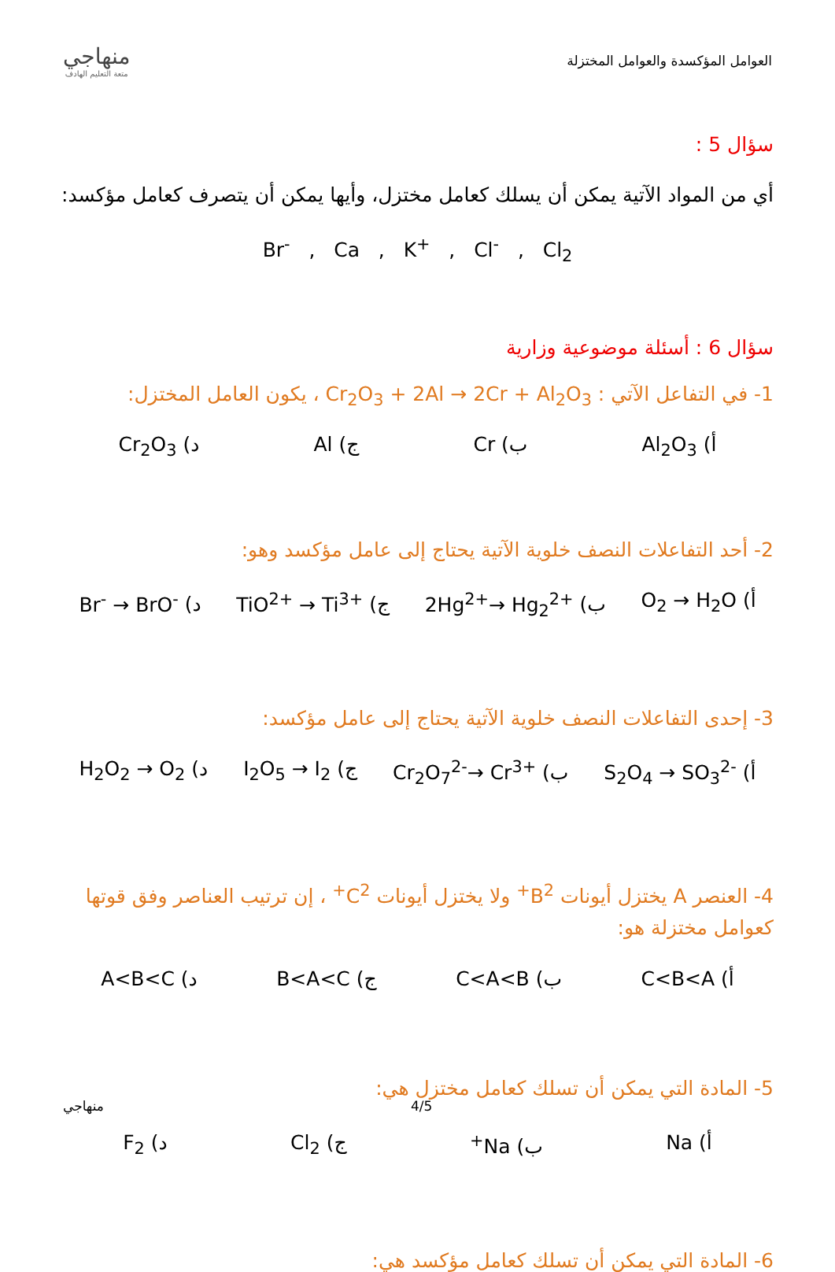العوامل المؤكسدة والعوامل المختزلة
منهاجي
متعة التعليم الهادف
سؤال 5 :
أي من المواد الآتية يمكن أن يسلك كعامل مختزل، وأيها يمكن أن يتصرف كعامل مؤكسد:
Br<sup>-</sup> , Ca , K<sup>+</sup> , Cl<sup>-</sup> , Cl<sub>2</sub>
سؤال 6 : أسئلة موضوعية وزارية
1- في التفاعل الآتي : Cr<sub>2</sub>O<sub>3</sub> + 2Al → 2Cr + Al<sub>2</sub>O<sub>3</sub> ، يكون العامل المختزل:
أ) Al<sub>2</sub>O<sub>3</sub> ب) Cr ج) Al د) Cr<sub>2</sub>O<sub>3</sub>
2- أحد التفاعلات النصف خلوية الآتية يحتاج إلى عامل مؤكسد وهو:
أ) O<sub>2</sub> → H<sub>2</sub>O ب) 2Hg<sup>2+</sup>→ Hg<sub>2</sub><sup>2+</sup> ج) TiO<sup>2+</sup> → Ti<sup>3+</sup> د) Br<sup>-</sup> → BrO<sup>-</sup>
3- إحدى التفاعلات النصف خلوية الآتية يحتاج إلى عامل مؤكسد:
أ) S<sub>2</sub>O<sub>4</sub> → SO<sub>3</sub><sup>2-</sup> ب) Cr<sub>2</sub>O<sub>7</sub><sup>2-</sup>→ Cr<sup>3+</sup> ج) I<sub>2</sub>O<sub>5</sub> → I<sub>2</sub> د) H<sub>2</sub>O<sub>2</sub> → O<sub>2</sub>
4- العنصر A يختزل أيونات B<sup>2+</sup> ولا يختزل أيونات C<sup>2+</sup> ، إن ترتيب العناصر وفق قوتها كعوامل مختزلة هو:
أ) C<B<A ب) C<A<B ج) B<A<C د) A<B<C
5- المادة التي يمكن أن تسلك كعامل مختزل هي:
أ) Na ب) Na<sup>+</sup> ج) Cl<sub>2</sub> د) F<sub>2</sub>
6- المادة التي يمكن أن تسلك كعامل مؤكسد هي:
منهاجي 4/5